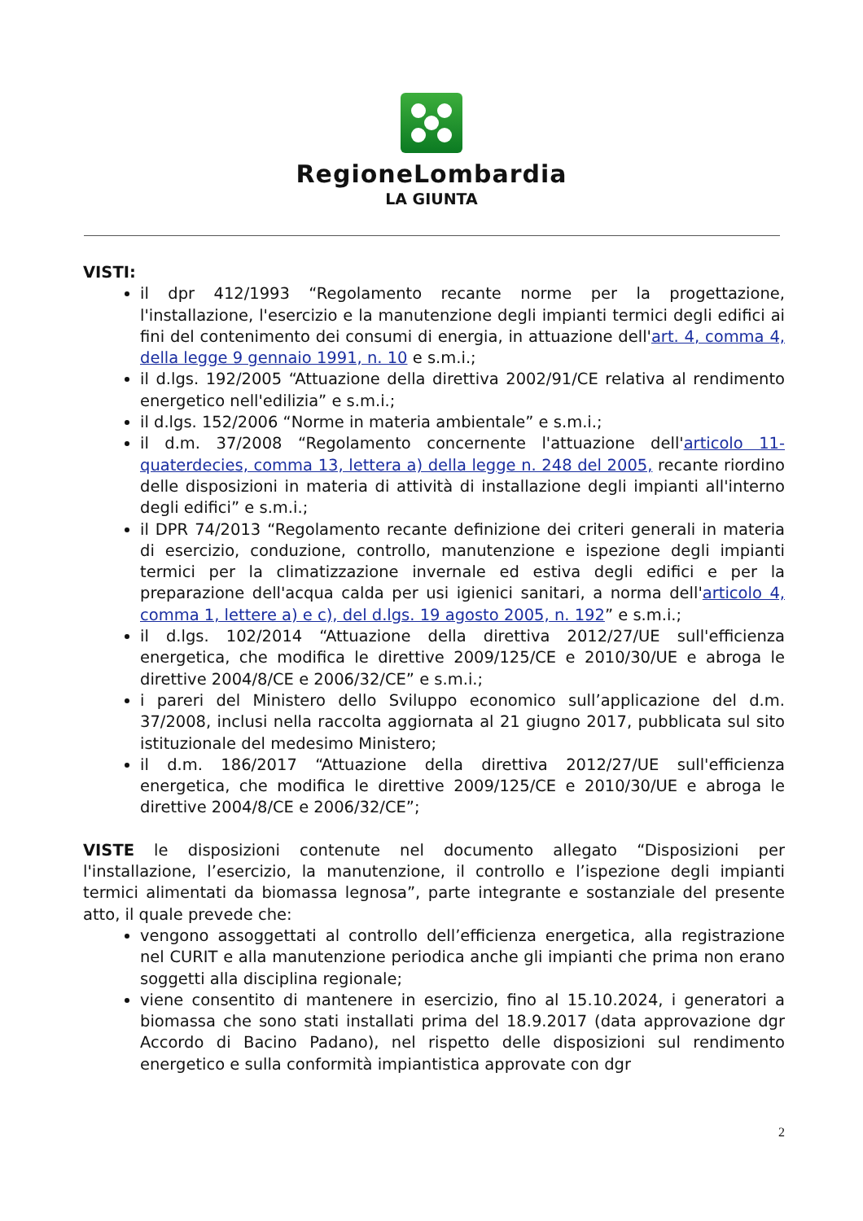RegioneLombardia
LA GIUNTA
VISTI:
il dpr 412/1993 “Regolamento recante norme per la progettazione, l'installazione, l'esercizio e la manutenzione degli impianti termici degli edifici ai fini del contenimento dei consumi di energia, in attuazione dell'art. 4, comma 4, della legge 9 gennaio 1991, n. 10 e s.m.i.;
il d.lgs. 192/2005 “Attuazione della direttiva 2002/91/CE relativa al rendimento energetico nell'edilizia” e s.m.i.;
il d.lgs. 152/2006 “Norme in materia ambientale” e s.m.i.;
il d.m. 37/2008 “Regolamento concernente l'attuazione dell'articolo 11-quaterdecies, comma 13, lettera a) della legge n. 248 del 2005, recante riordino delle disposizioni in materia di attività di installazione degli impianti all'interno degli edifici” e s.m.i.;
il DPR 74/2013 “Regolamento recante definizione dei criteri generali in materia di esercizio, conduzione, controllo, manutenzione e ispezione degli impianti termici per la climatizzazione invernale ed estiva degli edifici e per la preparazione dell'acqua calda per usi igienici sanitari, a norma dell'articolo 4, comma 1, lettere a) e c), del d.lgs. 19 agosto 2005, n. 192” e s.m.i.;
il d.lgs. 102/2014 “Attuazione della direttiva 2012/27/UE sull'efficienza energetica, che modifica le direttive 2009/125/CE e 2010/30/UE e abroga le direttive 2004/8/CE e 2006/32/CE” e s.m.i.;
i pareri del Ministero dello Sviluppo economico sull’applicazione del d.m. 37/2008, inclusi nella raccolta aggiornata al 21 giugno 2017, pubblicata sul sito istituzionale del medesimo Ministero;
il d.m. 186/2017 “Attuazione della direttiva 2012/27/UE sull'efficienza energetica, che modifica le direttive 2009/125/CE e 2010/30/UE e abroga le direttive 2004/8/CE e 2006/32/CE”;
VISTE le disposizioni contenute nel documento allegato “Disposizioni per l'installazione, l’esercizio, la manutenzione, il controllo e l’ispezione degli impianti termici alimentati da biomassa legnosa”, parte integrante e sostanziale del presente atto, il quale prevede che:
vengono assoggettati al controllo dell’efficienza energetica, alla registrazione nel CURIT e alla manutenzione periodica anche gli impianti che prima non erano soggetti alla disciplina regionale;
viene consentito di mantenere in esercizio, fino al 15.10.2024, i generatori a biomassa che sono stati installati prima del 18.9.2017 (data approvazione dgr Accordo di Bacino Padano), nel rispetto delle disposizioni sul rendimento energetico e sulla conformità impiantistica approvate con dgr
2